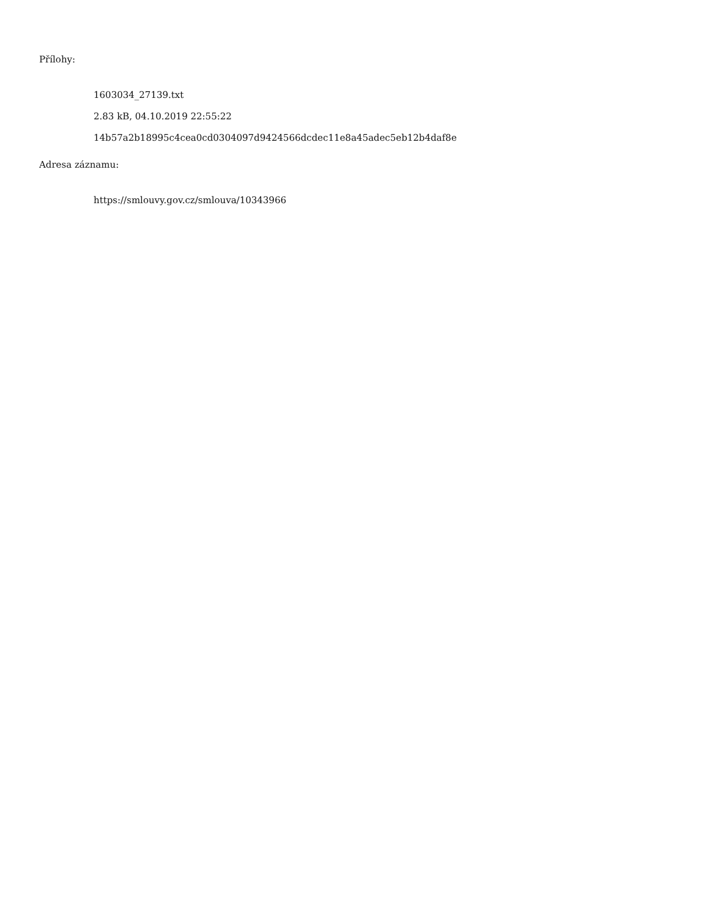Přílohy:
1603034_27139.txt
2.83 kB, 04.10.2019 22:55:22
14b57a2b18995c4cea0cd0304097d9424566dcdec11e8a45adec5eb12b4daf8e
Adresa záznamu:
https://smlouvy.gov.cz/smlouva/10343966